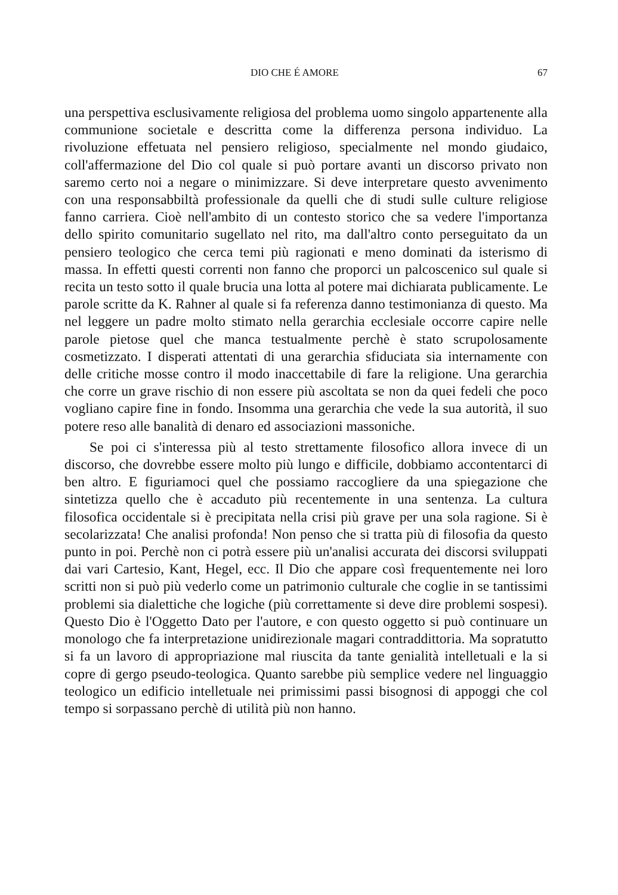DIO CHE É AMORE 67
una perspettiva esclusivamente religiosa del problema uomo singolo appartenente alla communione societale e descritta come la differenza persona individuo. La rivoluzione effetuata nel pensiero religioso, specialmente nel mondo giudaico, coll'affermazione del Dio col quale si può portare avanti un discorso privato non saremo certo noi a negare o minimizzare. Si deve interpretare questo avvenimento con una responsabbiltà professionale da quelli che di studi sulle culture religiose fanno carriera. Cioè nell'ambito di un contesto storico che sa vedere l'importanza dello spirito comunitario sugellato nel rito, ma dall'altro conto perseguitato da un pensiero teologico che cerca temi più ragionati e meno dominati da isterismo di massa. In effetti questi correnti non fanno che proporci un palcoscenico sul quale si recita un testo sotto il quale brucia una lotta al potere mai dichiarata publicamente. Le parole scritte da K. Rahner al quale si fa referenza danno testimonianza di questo. Ma nel leggere un padre molto stimato nella gerarchia ecclesiale occorre capire nelle parole pietose quel che manca testualmente perchè è stato scrupolosamente cosmetizzato. I disperati attentati di una gerarchia sfiduciata sia internamente con delle critiche mosse contro il modo inaccettabile di fare la religione. Una gerarchia che corre un grave rischio di non essere più ascoltata se non da quei fedeli che poco vogliano capire fine in fondo. Insomma una gerarchia che vede la sua autorità, il suo potere reso alle banalità di denaro ed associazioni massoniche.
Se poi ci s'interessa più al testo strettamente filosofico allora invece di un discorso, che dovrebbe essere molto più lungo e difficile, dobbiamo accontentarci di ben altro. E figuriamoci quel che possiamo raccogliere da una spiegazione che sintetizza quello che è accaduto più recentemente in una sentenza. La cultura filosofica occidentale si è precipitata nella crisi più grave per una sola ragione. Si è secolarizzata! Che analisi profonda! Non penso che si tratta più di filosofia da questo punto in poi. Perchè non ci potrà essere più un'analisi accurata dei discorsi sviluppati dai vari Cartesio, Kant, Hegel, ecc. Il Dio che appare così frequentemente nei loro scritti non si può più vederlo come un patrimonio culturale che coglie in se tantissimi problemi sia dialettiche che logiche (più correttamente si deve dire problemi sospesi). Questo Dio è l'Oggetto Dato per l'autore, e con questo oggetto si può continuare un monologo che fa interpretazione unidirezionale magari contraddittoria. Ma sopratutto si fa un lavoro di appropriazione mal riuscita da tante genialità intelletuali e la si copre di gergo pseudo-teologica. Quanto sarebbe più semplice vedere nel linguaggio teologico un edificio intelletuale nei primissimi passi bisognosi di appoggi che col tempo si sorpassano perchè di utilità più non hanno.